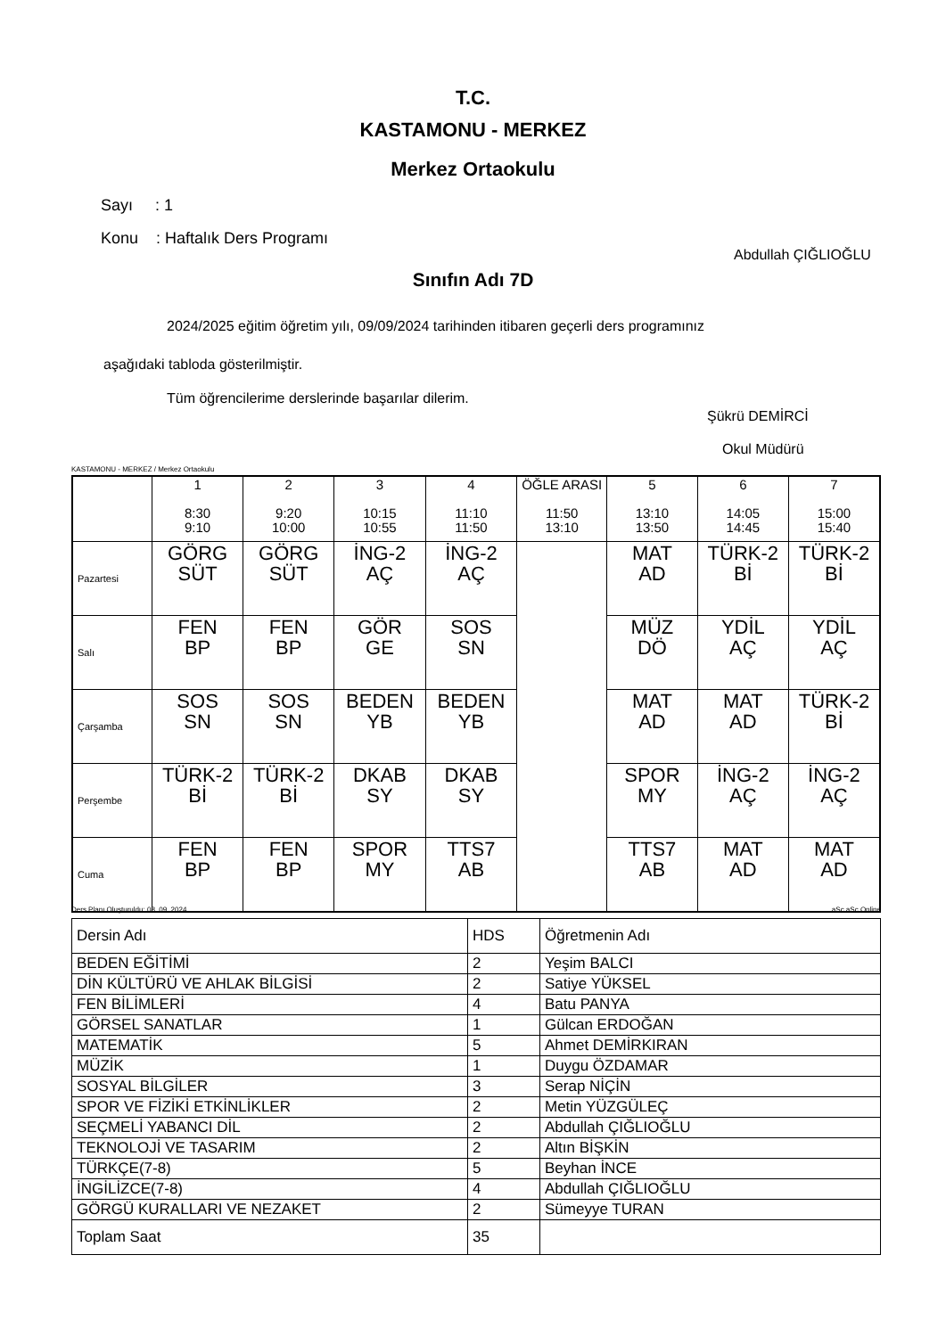T.C.
KASTAMONU - MERKEZ
Merkez Ortaokulu
Sayı : 1
Konu : Haftalık Ders Programı
Abdullah ÇIĞLIOĞLU
Sınıfın Adı 7D
2024/2025 eğitim öğretim yılı, 09/09/2024 tarihinden itibaren geçerli ders programınız
aşağıdaki tabloda gösterilmiştir.
Tüm öğrencilerime derslerinde başarılar dilerim.
Şükrü DEMİRCİ
Okul Müdürü
KASTAMONU - MERKEZ / Merkez Ortaokulu
| | 1 8:30 9:10 | 2 9:20 10:00 | 3 10:15 10:55 | 4 11:10 11:50 | ÖĞLE ARASI 11:50 13:10 | 5 13:10 13:50 | 6 14:05 14:45 | 7 15:00 15:40 |
| Pazartesi | GÖRG SÜT | GÖRG SÜT | İNG-2 AÇ | İNG-2 AÇ | | MAT AD | TÜRK-2 Bİ | TÜRK-2 Bİ |
| Salı | FEN BP | FEN BP | GÖR GE | SOS SN | | MÜZ DÖ | YDİL AÇ | YDİL AÇ |
| Çarşamba | SOS SN | SOS SN | BEDEN YB | BEDEN YB | | MAT AD | MAT AD | TÜRK-2 Bİ |
| Perşembe | TÜRK-2 Bİ | TÜRK-2 Bİ | DKAB SY | DKAB SY | | SPOR MY | İNG-2 AÇ | İNG-2 AÇ |
| Cuma | FEN BP | FEN BP | SPOR MY | TTS7 AB | | TTS7 AB | MAT AD | MAT AD |
Ders Planı Oluşturuldu: 08. 09. 2024
aSc aSc Online
| Dersin Adı | HDS | Öğretmenin Adı |
| BEDEN EĞİTİMİ | 2 | Yeşim BALCI |
| DİN KÜLTÜRÜ VE AHLAK BİLGİSİ | 2 | Satiye YÜKSEL |
| FEN BİLİMLERİ | 4 | Batu PANYA |
| GÖRSEL SANATLAR | 1 | Gülcan ERDOĞAN |
| MATEMATİK | 5 | Ahmet DEMİRKIRAN |
| MÜZİK | 1 | Duygu ÖZDAMAR |
| SOSYAL BİLGİLER | 3 | Serap NİÇİN |
| SPOR VE FİZİKİ ETKİNLİKLER | 2 | Metin YÜZGÜLEÇ |
| SEÇMELİ YABANCI DİL | 2 | Abdullah ÇIĞLIOĞLU |
| TEKNOLOJİ VE TASARIM | 2 | Altın BİŞKİN |
| TÜRKÇE(7-8) | 5 | Beyhan İNCE |
| İNGİLİZCE(7-8) | 4 | Abdullah ÇIĞLIOĞLU |
| GÖRGÜ KURALLARI VE NEZAKET | 2 | Sümeyye TURAN |
| Toplam Saat | 35 | |